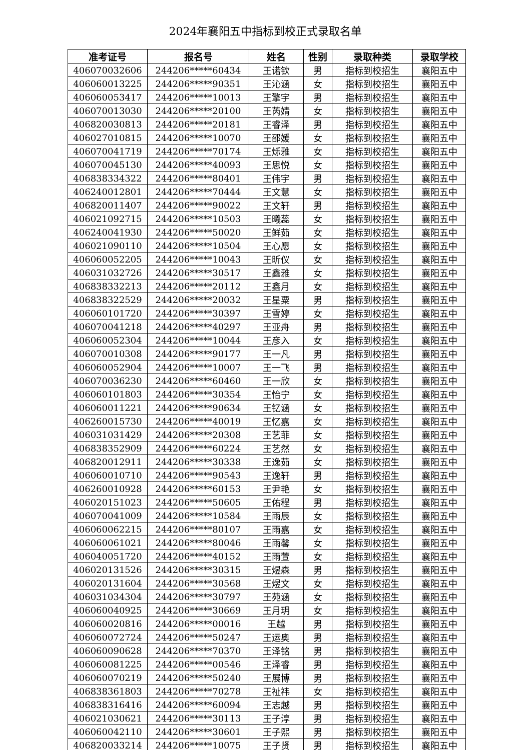2024年襄阳五中指标到校正式录取名单
| 准考证号 | 报名号 | 姓名 | 性别 | 录取种类 | 录取学校 |
| --- | --- | --- | --- | --- | --- |
| 406070032606 | 244206*****60434 | 王诺钦 | 男 | 指标到校招生 | 襄阳五中 |
| 406060013225 | 244206*****90351 | 王沁涵 | 女 | 指标到校招生 | 襄阳五中 |
| 406060053417 | 244206*****10013 | 王擎宇 | 男 | 指标到校招生 | 襄阳五中 |
| 406070013030 | 244206*****20100 | 王芮婧 | 女 | 指标到校招生 | 襄阳五中 |
| 406820030813 | 244206*****20181 | 王睿泽 | 男 | 指标到校招生 | 襄阳五中 |
| 406027010815 | 244206*****10070 | 王邵媛 | 女 | 指标到校招生 | 襄阳五中 |
| 406070041719 | 244206*****70174 | 王烁雅 | 女 | 指标到校招生 | 襄阳五中 |
| 406070045130 | 244206*****40093 | 王思悦 | 女 | 指标到校招生 | 襄阳五中 |
| 406838334322 | 244206*****80401 | 王伟宇 | 男 | 指标到校招生 | 襄阳五中 |
| 406240012801 | 244206*****70444 | 王文慧 | 女 | 指标到校招生 | 襄阳五中 |
| 406820011407 | 244206*****90022 | 王文轩 | 男 | 指标到校招生 | 襄阳五中 |
| 406021092715 | 244206*****10503 | 王曦蕊 | 女 | 指标到校招生 | 襄阳五中 |
| 406240041930 | 244206*****50020 | 王鲜茹 | 女 | 指标到校招生 | 襄阳五中 |
| 406021090110 | 244206*****10504 | 王心愿 | 女 | 指标到校招生 | 襄阳五中 |
| 406060052205 | 244206*****10043 | 王昕仪 | 女 | 指标到校招生 | 襄阳五中 |
| 406031032726 | 244206*****30517 | 王鑫雅 | 女 | 指标到校招生 | 襄阳五中 |
| 406838332213 | 244206*****20112 | 王鑫月 | 女 | 指标到校招生 | 襄阳五中 |
| 406838322529 | 244206*****20032 | 王星粟 | 男 | 指标到校招生 | 襄阳五中 |
| 406060101720 | 244206*****30397 | 王雪婷 | 女 | 指标到校招生 | 襄阳五中 |
| 406070041218 | 244206*****40297 | 王亚舟 | 男 | 指标到校招生 | 襄阳五中 |
| 406060052304 | 244206*****10044 | 王彦入 | 女 | 指标到校招生 | 襄阳五中 |
| 406070010308 | 244206*****90177 | 王一凡 | 男 | 指标到校招生 | 襄阳五中 |
| 406060052904 | 244206*****10007 | 王一飞 | 男 | 指标到校招生 | 襄阳五中 |
| 406070036230 | 244206*****60460 | 王一欣 | 女 | 指标到校招生 | 襄阳五中 |
| 406060101803 | 244206*****30354 | 王怡宁 | 女 | 指标到校招生 | 襄阳五中 |
| 406060011221 | 244206*****90634 | 王钇涵 | 女 | 指标到校招生 | 襄阳五中 |
| 406260015730 | 244206*****40019 | 王忆嘉 | 女 | 指标到校招生 | 襄阳五中 |
| 406031031429 | 244206*****20308 | 王艺菲 | 女 | 指标到校招生 | 襄阳五中 |
| 406838352909 | 244206*****60224 | 王艺然 | 女 | 指标到校招生 | 襄阳五中 |
| 406820012911 | 244206*****30338 | 王逸茹 | 女 | 指标到校招生 | 襄阳五中 |
| 406060010710 | 244206*****90543 | 王逸轩 | 男 | 指标到校招生 | 襄阳五中 |
| 406260010928 | 244206*****60153 | 王尹艳 | 女 | 指标到校招生 | 襄阳五中 |
| 406020151023 | 244206*****50605 | 王佑程 | 男 | 指标到校招生 | 襄阳五中 |
| 406070041009 | 244206*****10584 | 王雨辰 | 女 | 指标到校招生 | 襄阳五中 |
| 406060062215 | 244206*****80107 | 王雨嘉 | 女 | 指标到校招生 | 襄阳五中 |
| 406060061021 | 244206*****80046 | 王雨馨 | 女 | 指标到校招生 | 襄阳五中 |
| 406040051720 | 244206*****40152 | 王雨萱 | 女 | 指标到校招生 | 襄阳五中 |
| 406020131526 | 244206*****30315 | 王煜森 | 男 | 指标到校招生 | 襄阳五中 |
| 406020131604 | 244206*****30568 | 王煜文 | 女 | 指标到校招生 | 襄阳五中 |
| 406031034304 | 244206*****30797 | 王苑涵 | 女 | 指标到校招生 | 襄阳五中 |
| 406060040925 | 244206*****30669 | 王月玥 | 女 | 指标到校招生 | 襄阳五中 |
| 406060020816 | 244206*****00016 | 王越 | 男 | 指标到校招生 | 襄阳五中 |
| 406060072724 | 244206*****50247 | 王运奥 | 男 | 指标到校招生 | 襄阳五中 |
| 406060090628 | 244206*****70370 | 王泽铭 | 男 | 指标到校招生 | 襄阳五中 |
| 406060081225 | 244206*****00546 | 王泽睿 | 男 | 指标到校招生 | 襄阳五中 |
| 406060070219 | 244206*****50240 | 王展博 | 男 | 指标到校招生 | 襄阳五中 |
| 406838361803 | 244206*****70278 | 王祉祎 | 女 | 指标到校招生 | 襄阳五中 |
| 406838316416 | 244206*****60094 | 王志越 | 男 | 指标到校招生 | 襄阳五中 |
| 406021030621 | 244206*****30113 | 王子淳 | 男 | 指标到校招生 | 襄阳五中 |
| 406060042110 | 244206*****30601 | 王子熙 | 男 | 指标到校招生 | 襄阳五中 |
| 406820033214 | 244206*****10075 | 王子贤 | 男 | 指标到校招生 | 襄阳五中 |